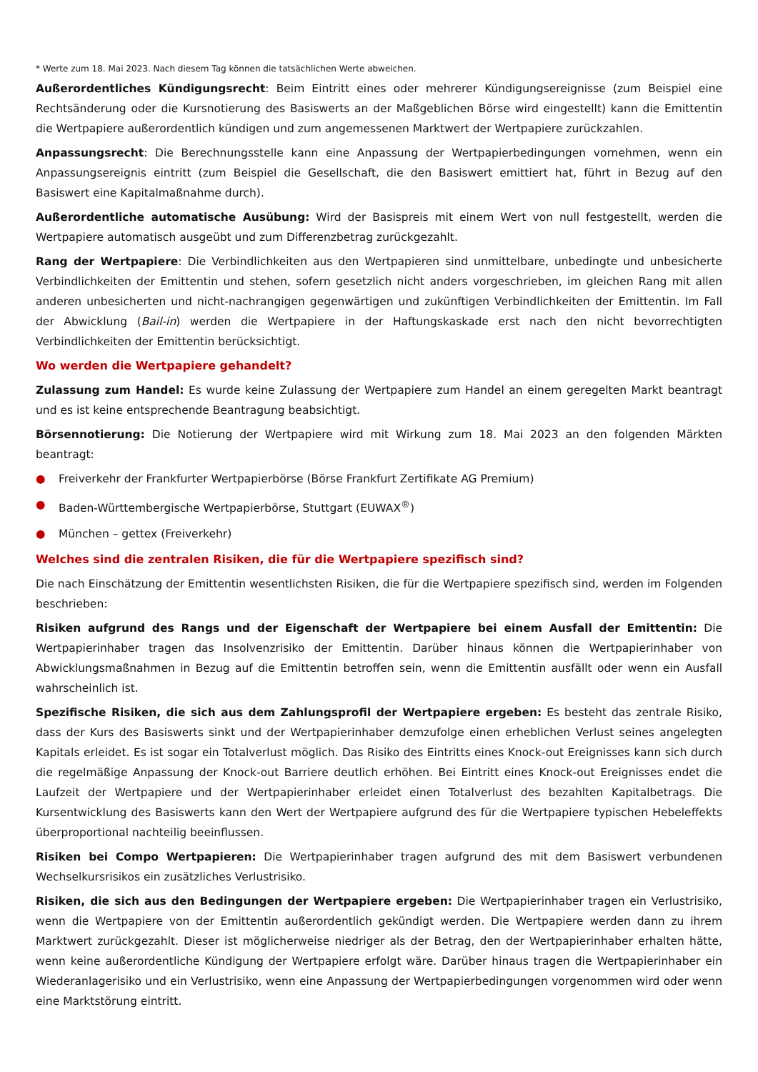* Werte zum 18. Mai 2023. Nach diesem Tag können die tatsächlichen Werte abweichen.
Außerordentliches Kündigungsrecht: Beim Eintritt eines oder mehrerer Kündigungsereignisse (zum Beispiel eine Rechtsänderung oder die Kursnotierung des Basiswerts an der Maßgeblichen Börse wird eingestellt) kann die Emittentin die Wertpapiere außerordentlich kündigen und zum angemessenen Marktwert der Wertpapiere zurückzahlen.
Anpassungsrecht: Die Berechnungsstelle kann eine Anpassung der Wertpapierbedingungen vornehmen, wenn ein Anpassungsereignis eintritt (zum Beispiel die Gesellschaft, die den Basiswert emittiert hat, führt in Bezug auf den Basiswert eine Kapitalmaßnahme durch).
Außerordentliche automatische Ausübung: Wird der Basispreis mit einem Wert von null festgestellt, werden die Wertpapiere automatisch ausgeübt und zum Differenzbetrag zurückgezahlt.
Rang der Wertpapiere: Die Verbindlichkeiten aus den Wertpapieren sind unmittelbare, unbedingte und unbesicherte Verbindlichkeiten der Emittentin und stehen, sofern gesetzlich nicht anders vorgeschrieben, im gleichen Rang mit allen anderen unbesicherten und nicht-nachrangigen gegenwärtigen und zukünftigen Verbindlichkeiten der Emittentin. Im Fall der Abwicklung (Bail-in) werden die Wertpapiere in der Haftungskaskade erst nach den nicht bevorrechtigten Verbindlichkeiten der Emittentin berücksichtigt.
Wo werden die Wertpapiere gehandelt?
Zulassung zum Handel: Es wurde keine Zulassung der Wertpapiere zum Handel an einem geregelten Markt beantragt und es ist keine entsprechende Beantragung beabsichtigt.
Börsennotierung: Die Notierung der Wertpapiere wird mit Wirkung zum 18. Mai 2023 an den folgenden Märkten beantragt:
● Freiverkehr der Frankfurter Wertpapierbörse (Börse Frankfurt Zertifikate AG Premium)
● Baden-Württembergische Wertpapierbörse, Stuttgart (EUWAX<sup>®</sup>)
● München – gettex (Freiverkehr)
Welches sind die zentralen Risiken, die für die Wertpapiere spezifisch sind?
Die nach Einschätzung der Emittentin wesentlichsten Risiken, die für die Wertpapiere spezifisch sind, werden im Folgenden beschrieben:
Risiken aufgrund des Rangs und der Eigenschaft der Wertpapiere bei einem Ausfall der Emittentin: Die Wertpapierinhaber tragen das Insolvenzrisiko der Emittentin. Darüber hinaus können die Wertpapierinhaber von Abwicklungsmaßnahmen in Bezug auf die Emittentin betroffen sein, wenn die Emittentin ausfällt oder wenn ein Ausfall wahrscheinlich ist.
Spezifische Risiken, die sich aus dem Zahlungsprofil der Wertpapiere ergeben: Es besteht das zentrale Risiko, dass der Kurs des Basiswerts sinkt und der Wertpapierinhaber demzufolge einen erheblichen Verlust seines angelegten Kapitals erleidet. Es ist sogar ein Totalverlust möglich. Das Risiko des Eintritts eines Knock-out Ereignisses kann sich durch die regelmäßige Anpassung der Knock-out Barriere deutlich erhöhen. Bei Eintritt eines Knock-out Ereignisses endet die Laufzeit der Wertpapiere und der Wertpapierinhaber erleidet einen Totalverlust des bezahlten Kapitalbetrags. Die Kursentwicklung des Basiswerts kann den Wert der Wertpapiere aufgrund des für die Wertpapiere typischen Hebeleffekts überproportional nachteilig beeinflussen.
Risiken bei Compo Wertpapieren: Die Wertpapierinhaber tragen aufgrund des mit dem Basiswert verbundenen Wechselkursrisikos ein zusätzliches Verlustrisiko.
Risiken, die sich aus den Bedingungen der Wertpapiere ergeben: Die Wertpapierinhaber tragen ein Verlustrisiko, wenn die Wertpapiere von der Emittentin außerordentlich gekündigt werden. Die Wertpapiere werden dann zu ihrem Marktwert zurückgezahlt. Dieser ist möglicherweise niedriger als der Betrag, den der Wertpapierinhaber erhalten hätte, wenn keine außerordentliche Kündigung der Wertpapiere erfolgt wäre. Darüber hinaus tragen die Wertpapierinhaber ein Wiederanlagerisiko und ein Verlustrisiko, wenn eine Anpassung der Wertpapierbedingungen vorgenommen wird oder wenn eine Marktstörung eintritt.